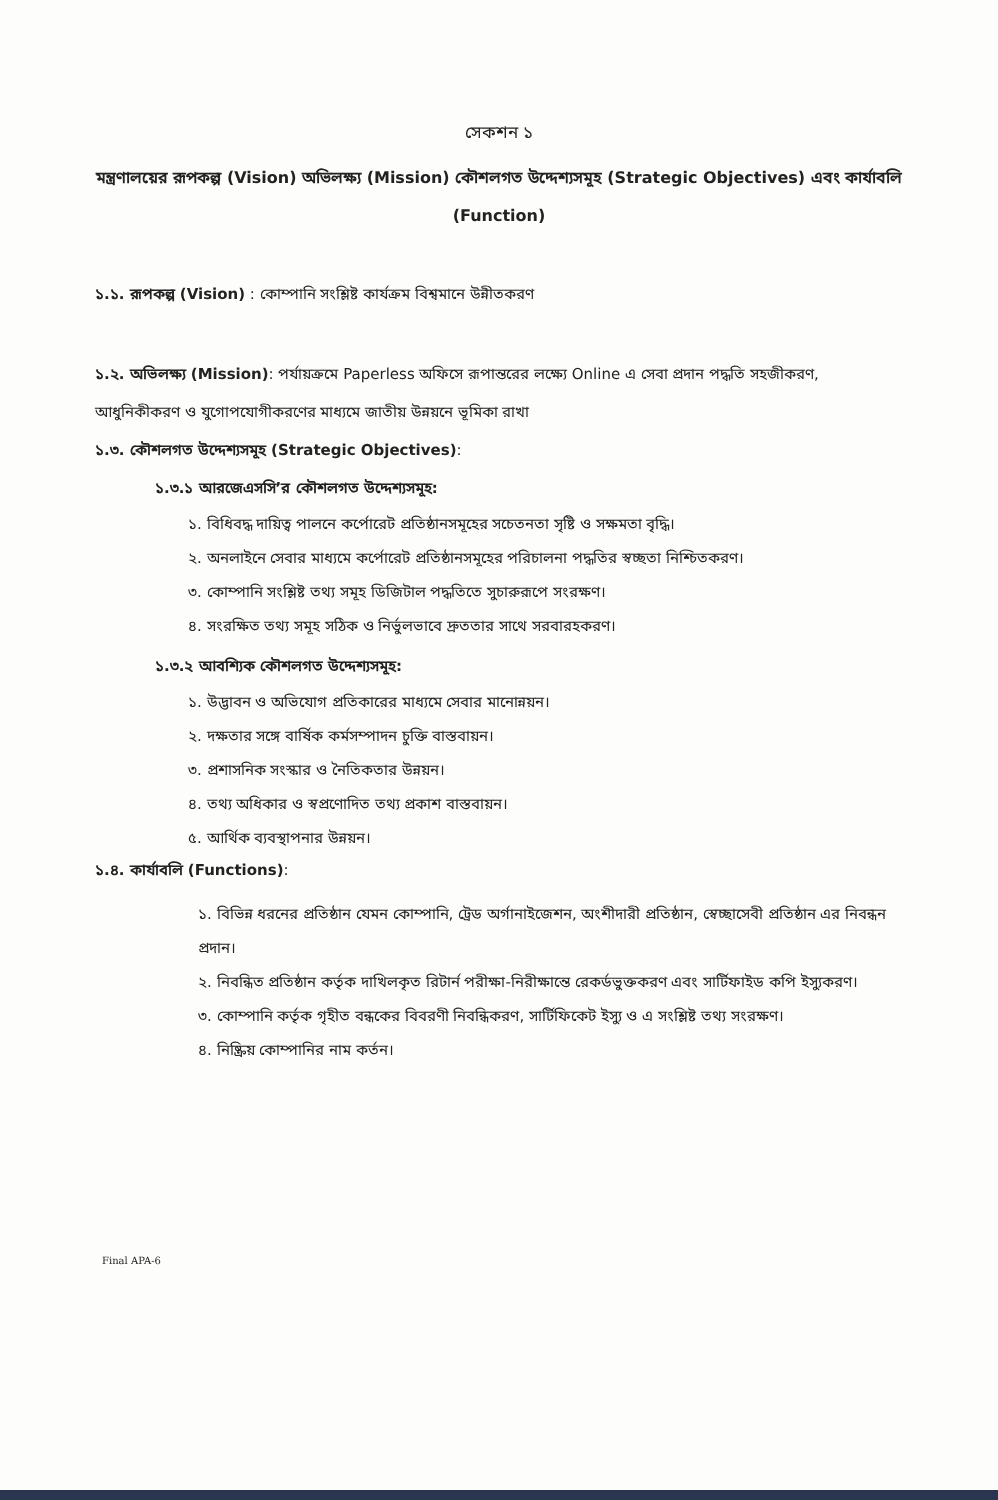সেকশন ১
মন্ত্রণালয়ের রূপকল্প (Vision) অভিলক্ষ্য (Mission) কৌশলগত উদ্দেশ্যসমূহ (Strategic Objectives) এবং কার্যাবলি (Function)
১.১. রূপকল্প (Vision) : কোম্পানি সংশ্লিষ্ট কার্যক্রম বিশ্বমানে উন্নীতকরণ
১.২. অভিলক্ষ্য (Mission): পর্যায়ক্রমে Paperless অফিসে রূপান্তরের লক্ষ্যে Online এ সেবা প্রদান পদ্ধতি সহজীকরণ, আধুনিকীকরণ ও যুগোপযোগীকরণের মাধ্যমে জাতীয় উন্নয়নে ভূমিকা রাখা
১.৩. কৌশলগত উদ্দেশ্যসমূহ (Strategic Objectives):
১.৩.১ আরজেএসসি’র কৌশলগত উদ্দেশ্যসমূহ:
১. বিধিবদ্ধ দায়িত্ব পালনে কর্পোরেট প্রতিষ্ঠানসমূহের সচেতনতা সৃষ্টি ও সক্ষমতা বৃদ্ধি।
২. অনলাইনে সেবার মাধ্যমে কর্পোরেট প্রতিষ্ঠানসমূহের পরিচালনা পদ্ধতির স্বচ্ছতা নিশ্চিতকরণ।
৩. কোম্পানি সংশ্লিষ্ট তথ্য সমূহ ডিজিটাল পদ্ধতিতে সুচারুরূপে সংরক্ষণ।
৪. সংরক্ষিত তথ্য সমূহ সঠিক ও নির্ভুলভাবে দ্রুততার সাথে সরবারহকরণ।
১.৩.২ আবশ্যিক কৌশলগত উদ্দেশ্যসমূহ:
১. উদ্ভাবন ও অভিযোগ প্রতিকারের মাধ্যমে সেবার মানোন্নয়ন।
২. দক্ষতার সঙ্গে বার্ষিক কর্মসম্পাদন চুক্তি বাস্তবায়ন।
৩. প্রশাসনিক সংস্কার ও নৈতিকতার উন্নয়ন।
৪. তথ্য অধিকার ও স্বপ্রণোদিত তথ্য প্রকাশ বাস্তবায়ন।
৫. আর্থিক ব্যবস্থাপনার উন্নয়ন।
১.৪. কার্যাবলি (Functions):
১. বিভিন্ন ধরনের প্রতিষ্ঠান যেমন কোম্পানি, ট্রেড অর্গানাইজেশন, অংশীদারী প্রতিষ্ঠান, স্বেচ্ছাসেবী প্রতিষ্ঠান এর নিবন্ধন প্রদান।
২. নিবন্ধিত প্রতিষ্ঠান কর্তৃক দাখিলকৃত রিটার্ন পরীক্ষা-নিরীক্ষান্তে রেকর্ডভুক্তকরণ এবং সার্টিফাইড কপি ইস্যুকরণ।
৩. কোম্পানি কর্তৃক গৃহীত বন্ধকের বিবরণী নিবন্ধিকরণ, সার্টিফিকেট ইস্যু ও এ সংশ্লিষ্ট তথ্য সংরক্ষণ।
৪. নিষ্ক্রিয় কোম্পানির নাম কর্তন।
Final APA-6